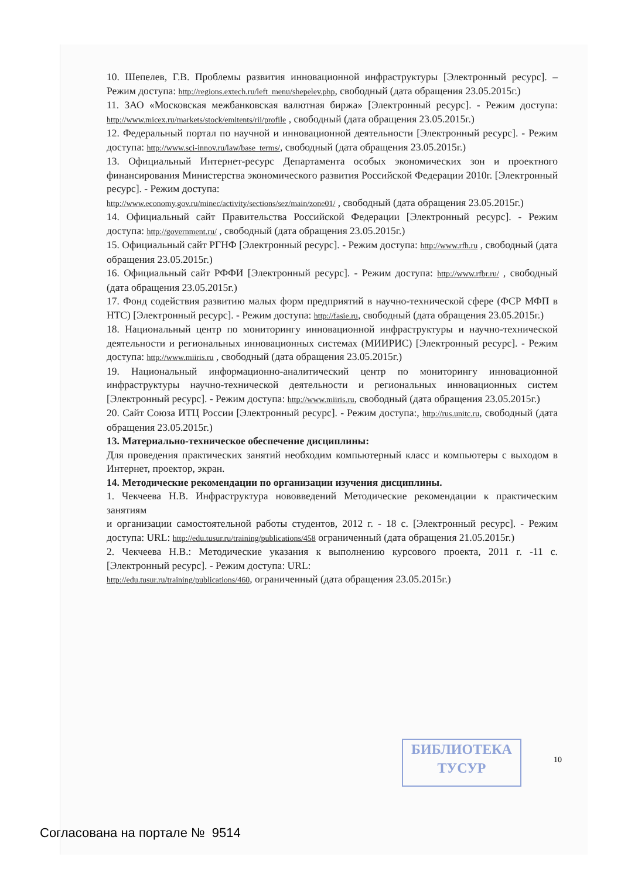10. Шепелев, Г.В. Проблемы развития инновационной инфраструктуры [Электронный ресурс]. – Режим доступа: http://regions.extech.ru/left_menu/shepelev.php, свободный (дата обращения 23.05.2015г.)
11. ЗАО «Московская межбанковская валютная биржа» [Электронный ресурс]. - Режим доступа: http://www.micex.ru/markets/stock/emitents/rii/profile , свободный (дата обращения 23.05.2015г.)
12. Федеральный портал по научной и инновационной деятельности [Электронный ресурс]. - Режим доступа: http://www.sci-innov.ru/law/base_terms/, свободный (дата обращения 23.05.2015г.)
13. Официальный Интернет-ресурс Департамента особых экономических зон и проектного финансирования Министерства экономического развития Российской Федерации 2010г. [Электронный ресурс]. - Режим доступа:
http://www.economy.gov.ru/minec/activity/sections/sez/main/zone01/ , свободный (дата обращения 23.05.2015г.)
14. Официальный сайт Правительства Российской Федерации [Электронный ресурс]. - Режим доступа: http://government.ru/ , свободный (дата обращения 23.05.2015г.)
15. Официальный сайт РГНФ [Электронный ресурс]. - Режим доступа: http://www.rfh.ru , свободный (дата обращения 23.05.2015г.)
16. Официальный сайт РФФИ [Электронный ресурс]. - Режим доступа: http://www.rfbr.ru/ , свободный (дата обращения 23.05.2015г.)
17. Фонд содействия развитию малых форм предприятий в научно-технической сфере (ФСР МФП в НТС) [Электронный ресурс]. - Режим доступа: http://fasie.ru, свободный (дата обращения 23.05.2015г.)
18. Национальный центр по мониторингу инновационной инфраструктуры и научно-технической деятельности и региональных инновационных системах (МИИРИС) [Электронный ресурс]. - Режим доступа: http://www.miiris.ru , свободный (дата обращения 23.05.2015г.)
19. Национальный информационно-аналитический центр по мониторингу инновационной инфраструктуры научно-технической деятельности и региональных инновационных систем [Электронный ресурс]. - Режим доступа: http://www.miiris.ru, свободный (дата обращения 23.05.2015г.)
20. Сайт Союза ИТЦ России [Электронный ресурс]. - Режим доступа:, http://rus.unitc.ru, свободный (дата обращения 23.05.2015г.)
13. Материально-техническое обеспечение дисциплины:
Для проведения практических занятий необходим компьютерный класс и компьютеры с выходом в Интернет, проектор, экран.
14. Методические рекомендации по организации изучения дисциплины.
1. Чекчеева Н.В. Инфраструктура нововведений Методические рекомендации к практическим занятиям
и организации самостоятельной работы студентов, 2012 г. - 18 с. [Электронный ресурс]. - Режим доступа: URL: http://edu.tusur.ru/training/publications/458 ограниченный (дата обращения 21.05.2015г.)
2. Чекчеева Н.В.: Методические указания к выполнению курсового проекта, 2011 г. -11 с. [Электронный ресурс]. - Режим доступа: URL:
http://edu.tusur.ru/training/publications/460, ограниченный (дата обращения 23.05.2015г.)
БИБЛИОТЕКА
ТУСУР
10
Согласована на портале № 9514